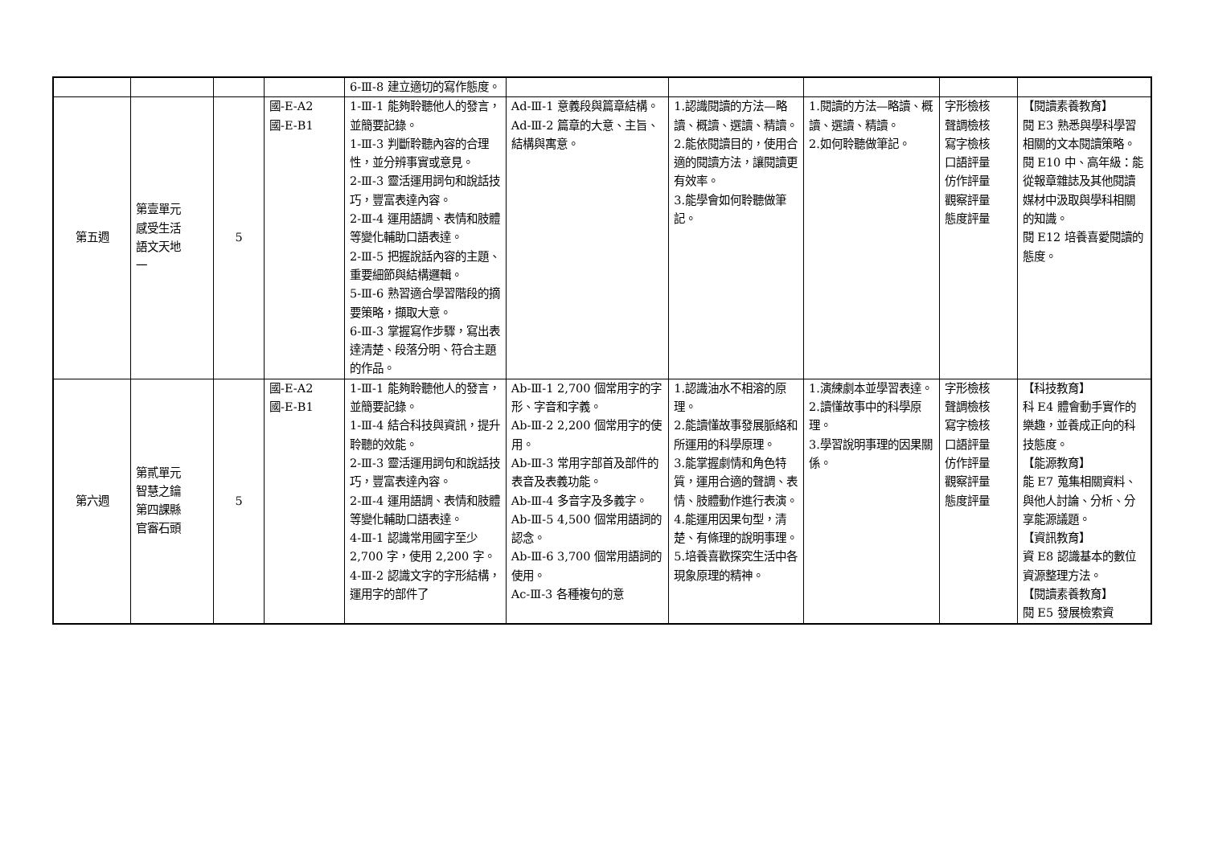| | | | | 6-Ⅲ-8 建立適切的寫作態度。 | | | | | |
| 第五週 | 第壹單元 感受生活 語文天地 一 | 5 | 國-E-A2 國-E-B1 | 1-Ⅲ-1 能夠聆聽他人的發言，並簡要記錄。 1-Ⅲ-3 判斷聆聽內容的合理性，並分辨事實或意見。 2-Ⅲ-3 靈活運用詞句和說話技巧，豐富表達內容。 2-Ⅲ-4 運用語調、表情和肢體等變化輔助口語表達。 2-Ⅲ-5 把握說話內容的主題、重要細節與結構邏輯。 5-Ⅲ-6 熟習適合學習階段的摘要策略，擷取大意。 6-Ⅲ-3 掌握寫作步驟，寫出表達清楚、段落分明、符合主題的作品。 | Ad-Ⅲ-1 意義段與篇章結構。 Ad-Ⅲ-2 篇章的大意、主旨、結構與寓意。 | 1.認識閱讀的方法—略讀、概讀、選讀、精讀。 2.能依閱讀目的，使用合適的閱讀方法，讓閱讀更有效率。 3.能學會如何聆聽做筆記。 | 1.閱讀的方法—略讀、概讀、選讀、精讀。 2.如何聆聽做筆記。 | 字形檢核 聲調檢核 寫字檢核 口語評量 仿作評量 觀察評量 態度評量 | 【閱讀素養教育】 閱 E3 熟悉與學科學習相關的文本閱讀策略。 閱 E10 中、高年級：能從報章雜誌及其他閱讀媒材中汲取與學科相關的知識。 閱 E12 培養喜愛閱讀的態度。 |
| 第六週 | 第貳單元 智慧之鑰 第四課縣 官審石頭 | 5 | 國-E-A2 國-E-B1 | 1-Ⅲ-1 能夠聆聽他人的發言，並簡要記錄。 1-Ⅲ-4 結合科技與資訊，提升聆聽的效能。 2-Ⅲ-3 靈活運用詞句和說話技巧，豐富表達內容。 2-Ⅲ-4 運用語調、表情和肢體等變化輔助口語表達。 4-Ⅲ-1 認識常用國字至少 2,700 字，使用 2,200 字。 4-Ⅲ-2 認識文字的字形結構，運用字的部件了 | Ab-Ⅲ-1 2,700 個常用字的字形、字音和字義。 Ab-Ⅲ-2 2,200 個常用字的使用。 Ab-Ⅲ-3 常用字部首及部件的表音及表義功能。 Ab-Ⅲ-4 多音字及多義字。 Ab-Ⅲ-5 4,500 個常用語詞的認念。 Ab-Ⅲ-6 3,700 個常用語詞的使用。 Ac-Ⅲ-3 各種複句的意 | 1.認識油水不相溶的原理。 2.能讀懂故事發展脈絡和所運用的科學原理。 3.能掌握劇情和角色特質，運用合適的聲調、表情、肢體動作進行表演。 4.能運用因果句型，清楚、有條理的說明事理。 5.培養喜歡探究生活中各現象原理的精神。 | 1.演練劇本並學習表達。 2.讀懂故事中的科學原理。 3.學習說明事理的因果關係。 | 字形檢核 聲調檢核 寫字檢核 口語評量 仿作評量 觀察評量 態度評量 | 【科技教育】 科 E4 體會動手實作的樂趣，並養成正向的科技態度。 【能源教育】 能 E7 蒐集相關資料、與他人討論、分析、分享能源議題。 【資訊教育】 資 E8 認識基本的數位資源整理方法。 【閱讀素養教育】 閱 E5 發展檢索資 |